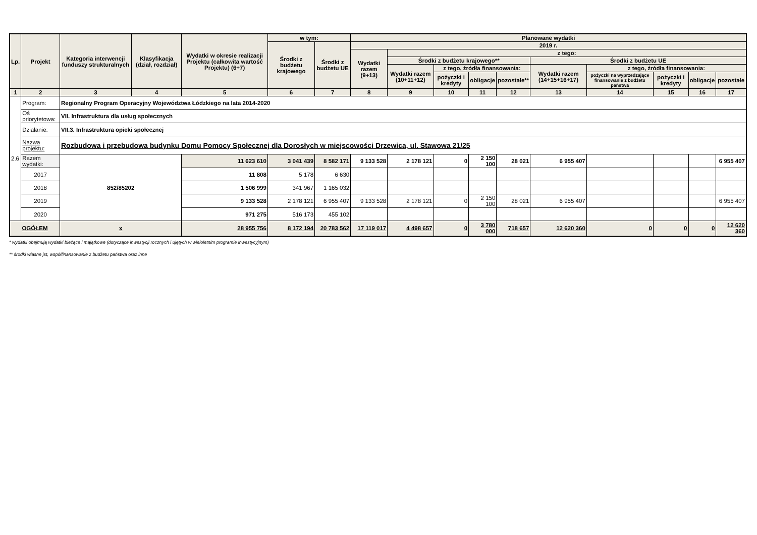| Lp. | Projekt | Kategoria interwencji funduszy strukturalnych | Klasyfikacja (dział, rozdział) | Wydatki w okresie realizacji Projektu (całkowita wartość Projektu) (6+7) | w tym: | | Planowane wydatki | | | | | | | | | |
| --- | --- | --- | --- | --- | --- | --- | --- | --- | --- | --- | --- | --- | --- | --- | --- | --- |
| | | | | | Środki z budżetu krajowego | Środki z budżetu UE | 2019 r. | | | | | | | | | |
| | | | | | | | Wydatki razem (9+13) | z tego: | | | | | | | | |
| | | | | | | | | Środki z budżetu krajowego** | | | | Środki z budżetu UE | | | | |
| | | | | | | | | Wydatki razem (10+11+12) | z tego, źródła finansowania: | | | Wydatki razem (14+15+16+17) | z tego, źródła finansowania: | | | |
| | | | | | | | | | pożyczki i kredyty | obligacje | pozostałe** | | pożyczki na wyprzedzające finansowanie z budżetu państwa | pożyczki i kredyty | obligacje | pozostałe |
| 1 | 2 | 3 | 4 | 5 | 6 | 7 | 8 | 9 | 10 | 11 | 12 | 13 | 14 | 15 | 16 | 17 |
| 2.6 | Program: | Regionalny Program Operacyjny Województwa Łódzkiego na lata 2014-2020 | | | | | | | | | | | | | | |
| | Oś priorytetowa: | VII. Infrastruktura dla usług społecznych | | | | | | | | | | | | | | |
| | Działanie: | VII.3. Infrastruktura opieki społecznej | | | | | | | | | | | | | | |
| | Nazwa projektu: | Rozbudowa i przebudowa budynku Domu Pomocy Społecznej dla Dorosłych w miejscowości Drzewica, ul. Stawowa 21/25 | | | | | | | | | | | | | | |
| | Razem wydatki: | 852/85202 | | 11 623 610 | 3 041 439 | 8 582 171 | 9 133 528 | 2 178 121 | 0 | 2 150 100 | 28 021 | 6 955 407 | | | | 6 955 407 |
| | 2017 | | | 11 808 | 5 178 | 6 630 | | | | | | | | | | |
| | 2018 | | | 1 506 999 | 341 967 | 1 165 032 | | | | | | | | | | |
| | 2019 | | | 9 133 528 | 2 178 121 | 6 955 407 | 9 133 528 | 2 178 121 | 0 | 2 150 100 | 28 021 | 6 955 407 | | | | 6 955 407 |
| | 2020 | | | 971 275 | 516 173 | 455 102 | | | | | | | | | | |
| OGÓŁEM | | x | | 28 955 756 | 8 172 194 | 20 783 562 | 17 119 017 | 4 498 657 | 0 | 3 780 000 | 718 657 | 12 620 360 | 0 | 0 | 0 | 12 620 360 |
* wydatki obejmują wydatki bieżące i majątkowe (dotyczące inwestycji rocznych i ujętych w wieloletnim programie inwestycyjnym)
** środki własne jst, współfinansowanie z budżetu państwa oraz inne